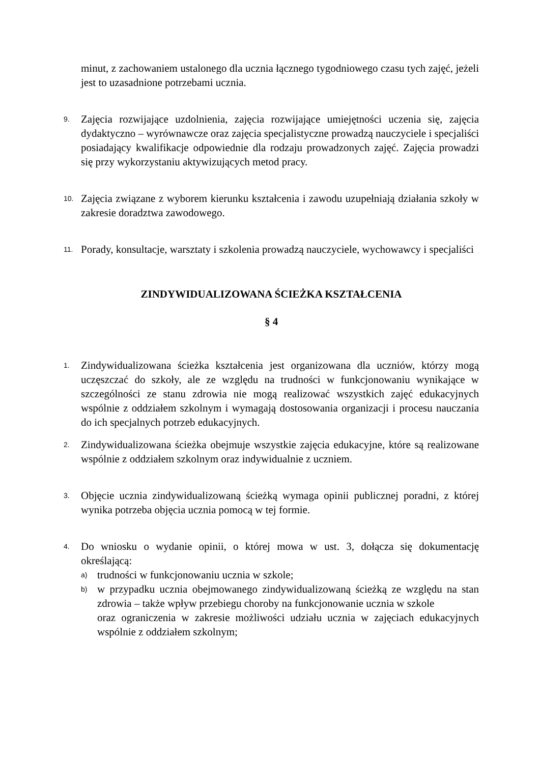minut, z zachowaniem ustalonego dla ucznia łącznego tygodniowego czasu tych zajęć, jeżeli jest to uzasadnione potrzebami ucznia.
9.
Zajęcia rozwijające uzdolnienia, zajęcia rozwijające umiejętności uczenia się, zajęcia dydaktyczno – wyrównawcze oraz zajęcia specjalistyczne prowadzą nauczyciele i specjaliści posiadający kwalifikacje odpowiednie dla rodzaju prowadzonych zajęć. Zajęcia prowadzi się przy wykorzystaniu aktywizujących metod pracy.
10.
Zajęcia związane z wyborem kierunku kształcenia i zawodu uzupełniają działania szkoły w zakresie doradztwa zawodowego.
11.
Porady, konsultacje, warsztaty i szkolenia prowadzą nauczyciele, wychowawcy i specjaliści
ZINDYWIDUALIZOWANA ŚCIEŻKA KSZTAŁCENIA
§ 4
1.
Zindywidualizowana ścieżka kształcenia jest organizowana dla uczniów, którzy mogą uczęszczać do szkoły, ale ze względu na trudności w funkcjonowaniu wynikające w szczególności ze stanu zdrowia nie mogą realizować wszystkich zajęć edukacyjnych wspólnie z oddziałem szkolnym i wymagają dostosowania organizacji i procesu nauczania do ich specjalnych potrzeb edukacyjnych.
2.
Zindywidualizowana ścieżka obejmuje wszystkie zajęcia edukacyjne, które są realizowane wspólnie z oddziałem szkolnym oraz indywidualnie z uczniem.
3.
Objęcie ucznia zindywidualizowaną ścieżką wymaga opinii publicznej poradni, z której wynika potrzeba objęcia ucznia pomocą w tej formie.
4.
Do wniosku o wydanie opinii, o której mowa w ust. 3, dołącza się dokumentację określającą:
a)
trudności w funkcjonowaniu ucznia w szkole;
b)
w przypadku ucznia obejmowanego zindywidualizowaną ścieżką ze względu na stan zdrowia – także wpływ przebiegu choroby na funkcjonowanie ucznia w szkole
oraz ograniczenia w zakresie możliwości udziału ucznia w zajęciach edukacyjnych wspólnie z oddziałem szkolnym;